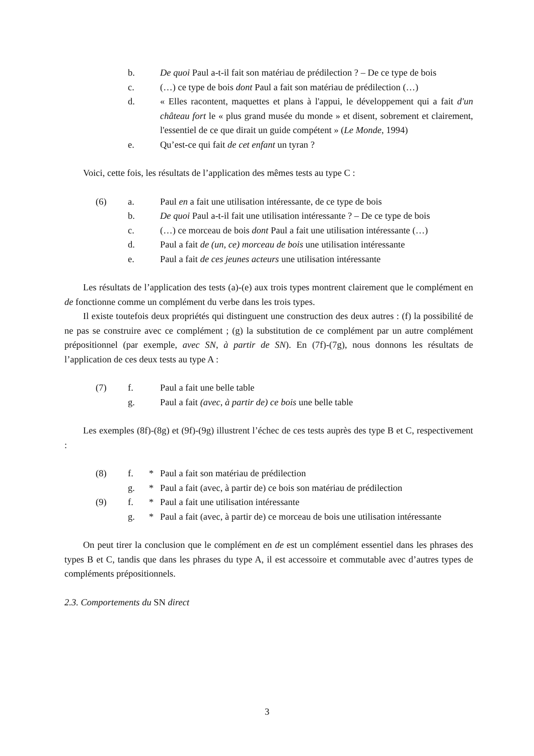b. De quoi Paul a-t-il fait son matériau de prédilection ? – De ce type de bois
c. (…) ce type de bois dont Paul a fait son matériau de prédilection (…)
d. « Elles racontent, maquettes et plans à l'appui, le développement qui a fait d'un château fort le « plus grand musée du monde » et disent, sobrement et clairement, l'essentiel de ce que dirait un guide compétent » (Le Monde, 1994)
e. Qu’est-ce qui fait de cet enfant un tyran ?
Voici, cette fois, les résultats de l’application des mêmes tests au type C :
(6) a. Paul en a fait une utilisation intéressante, de ce type de bois
b. De quoi Paul a-t-il fait une utilisation intéressante ? – De ce type de bois
c. (…) ce morceau de bois dont Paul a fait une utilisation intéressante (…)
d. Paul a fait de (un, ce) morceau de bois une utilisation intéressante
e. Paul a fait de ces jeunes acteurs une utilisation intéressante
Les résultats de l’application des tests (a)-(e) aux trois types montrent clairement que le complément en de fonctionne comme un complément du verbe dans les trois types.
Il existe toutefois deux propriétés qui distinguent une construction des deux autres : (f) la possibilité de ne pas se construire avec ce complément ; (g) la substitution de ce complément par un autre complément prépositionnel (par exemple, avec SN, à partir de SN). En (7f)-(7g), nous donnons les résultats de l’application de ces deux tests au type A :
(7) f. Paul a fait une belle table
g. Paul a fait (avec, à partir de) ce bois une belle table
Les exemples (8f)-(8g) et (9f)-(9g) illustrent l’échec de ces tests auprès des type B et C, respectivement :
(8) f. * Paul a fait son matériau de prédilection
g. * Paul a fait (avec, à partir de) ce bois son matériau de prédilection
(9) f. * Paul a fait une utilisation intéressante
g. * Paul a fait (avec, à partir de) ce morceau de bois une utilisation intéressante
On peut tirer la conclusion que le complément en de est un complément essentiel dans les phrases des types B et C, tandis que dans les phrases du type A, il est accessoire et commutable avec d’autres types de compléments prépositionnels.
2.3. Comportements du SN direct
3